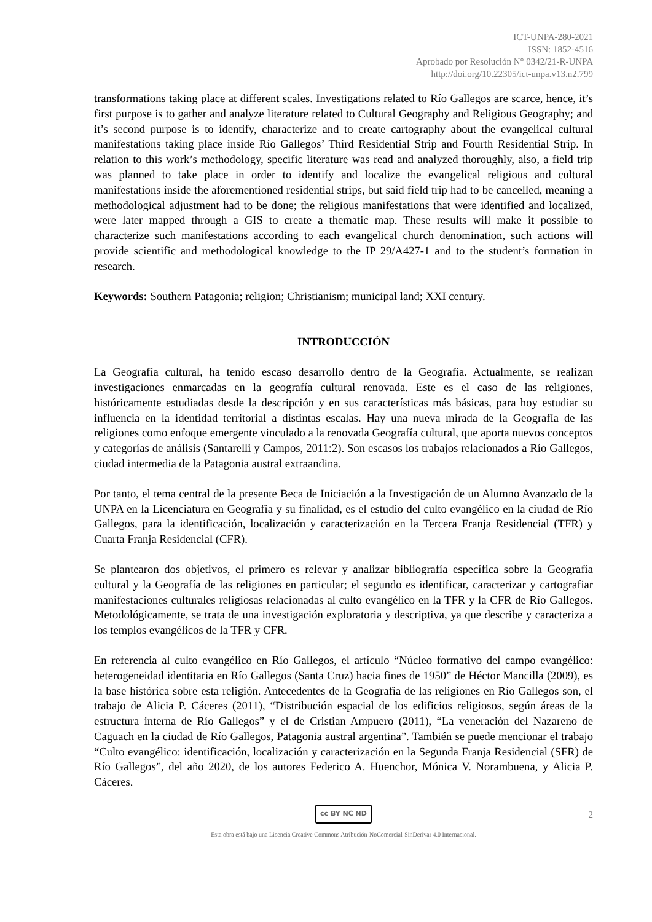ICT-UNPA-280-2021
ISSN: 1852-4516
Aprobado por Resolución N° 0342/21-R-UNPA
http://doi.org/10.22305/ict-unpa.v13.n2.799
transformations taking place at different scales. Investigations related to Río Gallegos are scarce, hence, it’s first purpose is to gather and analyze literature related to Cultural Geography and Religious Geography; and it’s second purpose is to identify, characterize and to create cartography about the evangelical cultural manifestations taking place inside Río Gallegos’ Third Residential Strip and Fourth Residential Strip. In relation to this work’s methodology, specific literature was read and analyzed thoroughly, also, a field trip was planned to take place in order to identify and localize the evangelical religious and cultural manifestations inside the aforementioned residential strips, but said field trip had to be cancelled, meaning a methodological adjustment had to be done; the religious manifestations that were identified and localized, were later mapped through a GIS to create a thematic map. These results will make it possible to characterize such manifestations according to each evangelical church denomination, such actions will provide scientific and methodological knowledge to the IP 29/A427-1 and to the student’s formation in research.
Keywords: Southern Patagonia; religion; Christianism; municipal land; XXI century.
INTRODUCCIÓN
La Geografía cultural, ha tenido escaso desarrollo dentro de la Geografía. Actualmente, se realizan investigaciones enmarcadas en la geografía cultural renovada. Este es el caso de las religiones, históricamente estudiadas desde la descripción y en sus características más básicas, para hoy estudiar su influencia en la identidad territorial a distintas escalas. Hay una nueva mirada de la Geografía de las religiones como enfoque emergente vinculado a la renovada Geografía cultural, que aporta nuevos conceptos y categorías de análisis (Santarelli y Campos, 2011:2). Son escasos los trabajos relacionados a Río Gallegos, ciudad intermedia de la Patagonia austral extraandina.
Por tanto, el tema central de la presente Beca de Iniciación a la Investigación de un Alumno Avanzado de la UNPA en la Licenciatura en Geografía y su finalidad, es el estudio del culto evangélico en la ciudad de Río Gallegos, para la identificación, localización y caracterización en la Tercera Franja Residencial (TFR) y Cuarta Franja Residencial (CFR).
Se plantearon dos objetivos, el primero es relevar y analizar bibliografía específica sobre la Geografía cultural y la Geografía de las religiones en particular; el segundo es identificar, caracterizar y cartografiar manifestaciones culturales religiosas relacionadas al culto evangélico en la TFR y la CFR de Río Gallegos. Metodológicamente, se trata de una investigación exploratoria y descriptiva, ya que describe y caracteriza a los templos evangélicos de la TFR y CFR.
En referencia al culto evangélico en Río Gallegos, el artículo “Núcleo formativo del campo evangélico: heterogeneidad identitaria en Río Gallegos (Santa Cruz) hacia fines de 1950” de Héctor Mancilla (2009), es la base histórica sobre esta religión. Antecedentes de la Geografía de las religiones en Río Gallegos son, el trabajo de Alicia P. Cáceres (2011), “Distribución espacial de los edificios religiosos, según áreas de la estructura interna de Río Gallegos” y el de Cristian Ampuero (2011), “La veneración del Nazareno de Caguach en la ciudad de Río Gallegos, Patagonia austral argentina”. También se puede mencionar el trabajo “Culto evangélico: identificación, localización y caracterización en la Segunda Franja Residencial (SFR) de Río Gallegos”, del año 2020, de los autores Federico A. Huenchor, Mónica V. Norambuena, y Alicia P. Cáceres.
cc BY NC ND 2
Esta obra está bajo una Licencia Creative Commons Atribución-NoComercial-SinDerivar 4.0 Internacional.